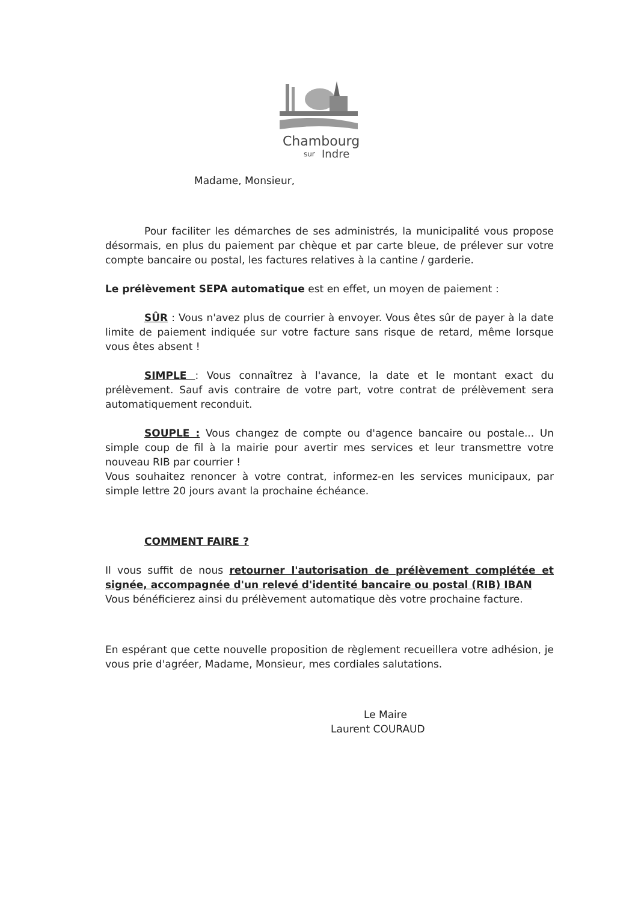Chambourg
sur
Indre
Madame, Monsieur,
Pour faciliter les démarches de ses administrés, la municipalité vous propose désormais, en plus du paiement par chèque et par carte bleue, de prélever sur votre compte bancaire ou postal, les factures relatives à la cantine / garderie.
Le prélèvement SEPA automatique est en effet, un moyen de paiement :
SÛR : Vous n'avez plus de courrier à envoyer. Vous êtes sûr de payer à la date limite de paiement indiquée sur votre facture sans risque de retard, même lorsque vous êtes absent !
SIMPLE : Vous connaîtrez à l'avance, la date et le montant exact du prélèvement. Sauf avis contraire de votre part, votre contrat de prélèvement sera automatiquement reconduit.
SOUPLE : Vous changez de compte ou d'agence bancaire ou postale... Un simple coup de fil à la mairie pour avertir mes services et leur transmettre votre nouveau RIB par courrier !
Vous souhaitez renoncer à votre contrat, informez-en les services municipaux, par simple lettre 20 jours avant la prochaine échéance.
COMMENT FAIRE ?
Il vous suffit de nous retourner l'autorisation de prélèvement complétée et signée, accompagnée d'un relevé d'identité bancaire ou postal (RIB) IBAN
Vous bénéficierez ainsi du prélèvement automatique dès votre prochaine facture.
En espérant que cette nouvelle proposition de règlement recueillera votre adhésion, je vous prie d'agréer, Madame, Monsieur, mes cordiales salutations.
Le Maire
Laurent COURAUD